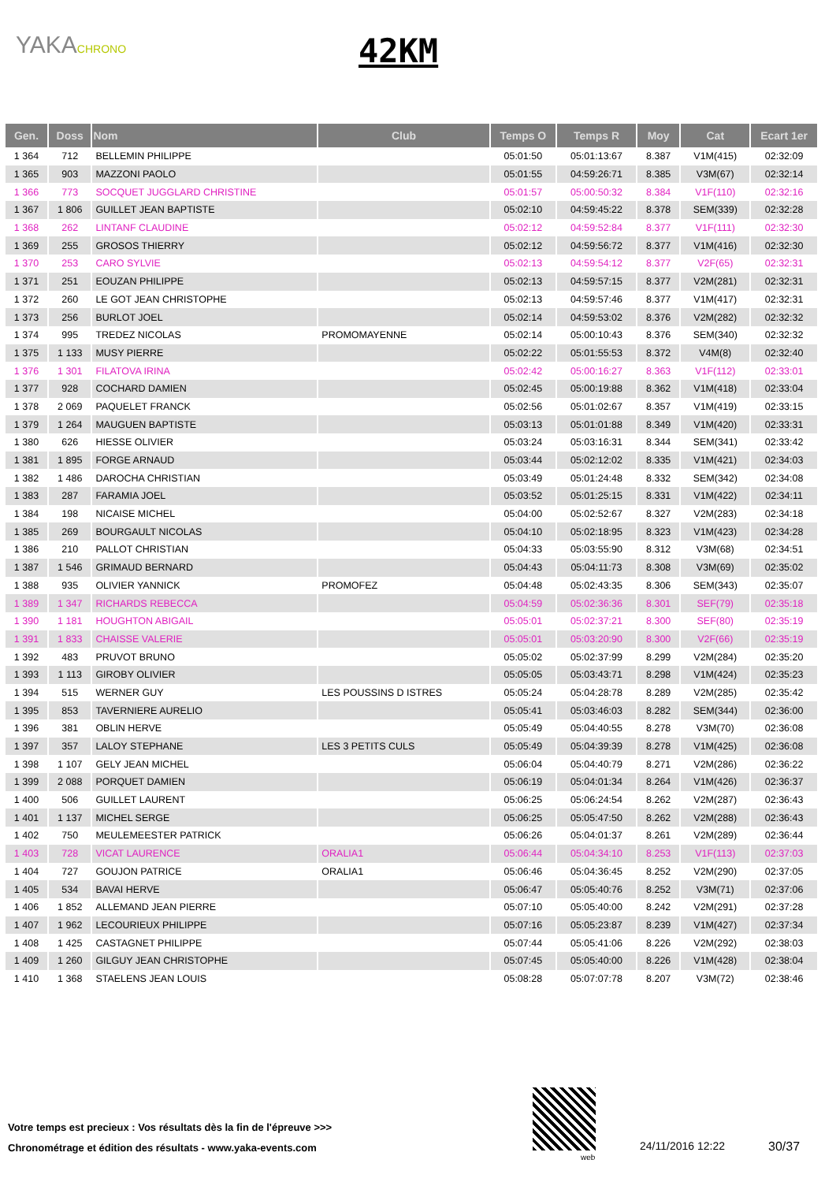YAKACHRONO 42KM
| Gen. | Doss | Nom | Club | Temps O | Temps R | Moy | Cat | Ecart 1er |
| --- | --- | --- | --- | --- | --- | --- | --- | --- |
| 1 364 | 712 | BELLEMIN PHILIPPE | | 05:01:50 | 05:01:13:67 | 8.387 | V1M(415) | 02:32:09 |
| 1 365 | 903 | MAZZONI PAOLO | | 05:01:55 | 04:59:26:71 | 8.385 | V3M(67) | 02:32:14 |
| 1 366 | 773 | SOCQUET JUGGLARD CHRISTINE | | 05:01:57 | 05:00:50:32 | 8.384 | V1F(110) | 02:32:16 |
| 1 367 | 1 806 | GUILLET JEAN BAPTISTE | | 05:02:10 | 04:59:45:22 | 8.378 | SEM(339) | 02:32:28 |
| 1 368 | 262 | LINTANF CLAUDINE | | 05:02:12 | 04:59:52:84 | 8.377 | V1F(111) | 02:32:30 |
| 1 369 | 255 | GROSOS THIERRY | | 05:02:12 | 04:59:56:72 | 8.377 | V1M(416) | 02:32:30 |
| 1 370 | 253 | CARO SYLVIE | | 05:02:13 | 04:59:54:12 | 8.377 | V2F(65) | 02:32:31 |
| 1 371 | 251 | EOUZAN PHILIPPE | | 05:02:13 | 04:59:57:15 | 8.377 | V2M(281) | 02:32:31 |
| 1 372 | 260 | LE GOT JEAN CHRISTOPHE | | 05:02:13 | 04:59:57:46 | 8.377 | V1M(417) | 02:32:31 |
| 1 373 | 256 | BURLOT JOEL | | 05:02:14 | 04:59:53:02 | 8.376 | V2M(282) | 02:32:32 |
| 1 374 | 995 | TREDEZ NICOLAS | PROMOMAYENNE | 05:02:14 | 05:00:10:43 | 8.376 | SEM(340) | 02:32:32 |
| 1 375 | 1 133 | MUSY PIERRE | | 05:02:22 | 05:01:55:53 | 8.372 | V4M(8) | 02:32:40 |
| 1 376 | 1 301 | FILATOVA IRINA | | 05:02:42 | 05:00:16:27 | 8.363 | V1F(112) | 02:33:01 |
| 1 377 | 928 | COCHARD DAMIEN | | 05:02:45 | 05:00:19:88 | 8.362 | V1M(418) | 02:33:04 |
| 1 378 | 2 069 | PAQUELET FRANCK | | 05:02:56 | 05:01:02:67 | 8.357 | V1M(419) | 02:33:15 |
| 1 379 | 1 264 | MAUGUEN BAPTISTE | | 05:03:13 | 05:01:01:88 | 8.349 | V1M(420) | 02:33:31 |
| 1 380 | 626 | HIESSE OLIVIER | | 05:03:24 | 05:03:16:31 | 8.344 | SEM(341) | 02:33:42 |
| 1 381 | 1 895 | FORGE ARNAUD | | 05:03:44 | 05:02:12:02 | 8.335 | V1M(421) | 02:34:03 |
| 1 382 | 1 486 | DAROCHA CHRISTIAN | | 05:03:49 | 05:01:24:48 | 8.332 | SEM(342) | 02:34:08 |
| 1 383 | 287 | FARAMIA JOEL | | 05:03:52 | 05:01:25:15 | 8.331 | V1M(422) | 02:34:11 |
| 1 384 | 198 | NICAISE MICHEL | | 05:04:00 | 05:02:52:67 | 8.327 | V2M(283) | 02:34:18 |
| 1 385 | 269 | BOURGAULT NICOLAS | | 05:04:10 | 05:02:18:95 | 8.323 | V1M(423) | 02:34:28 |
| 1 386 | 210 | PALLOT CHRISTIAN | | 05:04:33 | 05:03:55:90 | 8.312 | V3M(68) | 02:34:51 |
| 1 387 | 1 546 | GRIMAUD BERNARD | | 05:04:43 | 05:04:11:73 | 8.308 | V3M(69) | 02:35:02 |
| 1 388 | 935 | OLIVIER YANNICK | PROMOFEZ | 05:04:48 | 05:02:43:35 | 8.306 | SEM(343) | 02:35:07 |
| 1 389 | 1 347 | RICHARDS REBECCA | | 05:04:59 | 05:02:36:36 | 8.301 | SEF(79) | 02:35:18 |
| 1 390 | 1 181 | HOUGHTON ABIGAIL | | 05:05:01 | 05:02:37:21 | 8.300 | SEF(80) | 02:35:19 |
| 1 391 | 1 833 | CHAISSE VALERIE | | 05:05:01 | 05:03:20:90 | 8.300 | V2F(66) | 02:35:19 |
| 1 392 | 483 | PRUVOT BRUNO | | 05:05:02 | 05:02:37:99 | 8.299 | V2M(284) | 02:35:20 |
| 1 393 | 1 113 | GIROBY OLIVIER | | 05:05:05 | 05:03:43:71 | 8.298 | V1M(424) | 02:35:23 |
| 1 394 | 515 | WERNER GUY | LES POUSSINS D ISTRES | 05:05:24 | 05:04:28:78 | 8.289 | V2M(285) | 02:35:42 |
| 1 395 | 853 | TAVERNIERE AURELIO | | 05:05:41 | 05:03:46:03 | 8.282 | SEM(344) | 02:36:00 |
| 1 396 | 381 | OBLIN HERVE | | 05:05:49 | 05:04:40:55 | 8.278 | V3M(70) | 02:36:08 |
| 1 397 | 357 | LALOY STEPHANE | LES 3 PETITS CULS | 05:05:49 | 05:04:39:39 | 8.278 | V1M(425) | 02:36:08 |
| 1 398 | 1 107 | GELY JEAN MICHEL | | 05:06:04 | 05:04:40:79 | 8.271 | V2M(286) | 02:36:22 |
| 1 399 | 2 088 | PORQUET DAMIEN | | 05:06:19 | 05:04:01:34 | 8.264 | V1M(426) | 02:36:37 |
| 1 400 | 506 | GUILLET LAURENT | | 05:06:25 | 05:06:24:54 | 8.262 | V2M(287) | 02:36:43 |
| 1 401 | 1 137 | MICHEL SERGE | | 05:06:25 | 05:05:47:50 | 8.262 | V2M(288) | 02:36:43 |
| 1 402 | 750 | MEULEMEESTER PATRICK | | 05:06:26 | 05:04:01:37 | 8.261 | V2M(289) | 02:36:44 |
| 1 403 | 728 | VICAT LAURENCE | ORALIA1 | 05:06:44 | 05:04:34:10 | 8.253 | V1F(113) | 02:37:03 |
| 1 404 | 727 | GOUJON PATRICE | ORALIA1 | 05:06:46 | 05:04:36:45 | 8.252 | V2M(290) | 02:37:05 |
| 1 405 | 534 | BAVAI HERVE | | 05:06:47 | 05:05:40:76 | 8.252 | V3M(71) | 02:37:06 |
| 1 406 | 1 852 | ALLEMAND JEAN PIERRE | | 05:07:10 | 05:05:40:00 | 8.242 | V2M(291) | 02:37:28 |
| 1 407 | 1 962 | LECOURIEUX PHILIPPE | | 05:07:16 | 05:05:23:87 | 8.239 | V1M(427) | 02:37:34 |
| 1 408 | 1 425 | CASTAGNET PHILIPPE | | 05:07:44 | 05:05:41:06 | 8.226 | V2M(292) | 02:38:03 |
| 1 409 | 1 260 | GILGUY JEAN CHRISTOPHE | | 05:07:45 | 05:05:40:00 | 8.226 | V1M(428) | 02:38:04 |
| 1 410 | 1 368 | STAELENS JEAN LOUIS | | 05:08:28 | 05:07:07:78 | 8.207 | V3M(72) | 02:38:46 |
Votre temps est precieux : Vos résultats dès la fin de l'épreuve >>>
Chronométrage et édition des résultats - www.yaka-events.com
web
24/11/2016 12:22 30/37